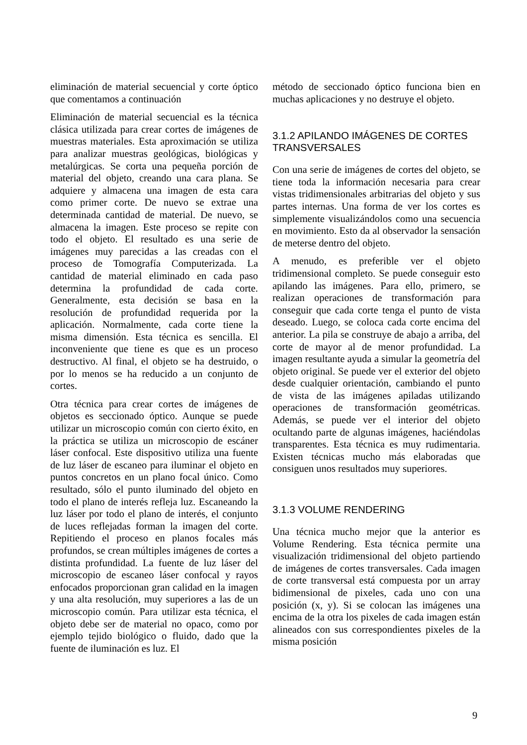eliminación de material secuencial y corte óptico que comentamos a continuación
Eliminación de material secuencial es la técnica clásica utilizada para crear cortes de imágenes de muestras materiales. Esta aproximación se utiliza para analizar muestras geológicas, biológicas y metalúrgicas. Se corta una pequeña porción de material del objeto, creando una cara plana. Se adquiere y almacena una imagen de esta cara como primer corte. De nuevo se extrae una determinada cantidad de material. De nuevo, se almacena la imagen. Este proceso se repite con todo el objeto. El resultado es una serie de imágenes muy parecidas a las creadas con el proceso de Tomografía Computerizada. La cantidad de material eliminado en cada paso determina la profundidad de cada corte. Generalmente, esta decisión se basa en la resolución de profundidad requerida por la aplicación. Normalmente, cada corte tiene la misma dimensión. Esta técnica es sencilla. El inconveniente que tiene es que es un proceso destructivo. Al final, el objeto se ha destruido, o por lo menos se ha reducido a un conjunto de cortes.
Otra técnica para crear cortes de imágenes de objetos es seccionado óptico. Aunque se puede utilizar un microscopio común con cierto éxito, en la práctica se utiliza un microscopio de escáner láser confocal. Este dispositivo utiliza una fuente de luz láser de escaneo para iluminar el objeto en puntos concretos en un plano focal único. Como resultado, sólo el punto iluminado del objeto en todo el plano de interés refleja luz. Escaneando la luz láser por todo el plano de interés, el conjunto de luces reflejadas forman la imagen del corte. Repitiendo el proceso en planos focales más profundos, se crean múltiples imágenes de cortes a distinta profundidad. La fuente de luz láser del microscopio de escaneo láser confocal y rayos enfocados proporcionan gran calidad en la imagen y una alta resolución, muy superiores a las de un microscopio común. Para utilizar esta técnica, el objeto debe ser de material no opaco, como por ejemplo tejido biológico o fluido, dado que la fuente de iluminación es luz. El
método de seccionado óptico funciona bien en muchas aplicaciones y no destruye el objeto.
3.1.2 APILANDO IMÁGENES DE CORTES TRANSVERSALES
Con una serie de imágenes de cortes del objeto, se tiene toda la información necesaria para crear vistas tridimensionales arbitrarias del objeto y sus partes internas. Una forma de ver los cortes es simplemente visualizándolos como una secuencia en movimiento. Esto da al observador la sensación de meterse dentro del objeto.
A menudo, es preferible ver el objeto tridimensional completo. Se puede conseguir esto apilando las imágenes. Para ello, primero, se realizan operaciones de transformación para conseguir que cada corte tenga el punto de vista deseado. Luego, se coloca cada corte encima del anterior. La pila se construye de abajo a arriba, del corte de mayor al de menor profundidad. La imagen resultante ayuda a simular la geometría del objeto original. Se puede ver el exterior del objeto desde cualquier orientación, cambiando el punto de vista de las imágenes apiladas utilizando operaciones de transformación geométricas. Además, se puede ver el interior del objeto ocultando parte de algunas imágenes, haciéndolas transparentes. Esta técnica es muy rudimentaria. Existen técnicas mucho más elaboradas que consiguen unos resultados muy superiores.
3.1.3 VOLUME RENDERING
Una técnica mucho mejor que la anterior es Volume Rendering. Esta técnica permite una visualización tridimensional del objeto partiendo de imágenes de cortes transversales. Cada imagen de corte transversal está compuesta por un array bidimensional de pixeles, cada uno con una posición (x, y). Si se colocan las imágenes una encima de la otra los pixeles de cada imagen están alineados con sus correspondientes pixeles de la misma posición
9